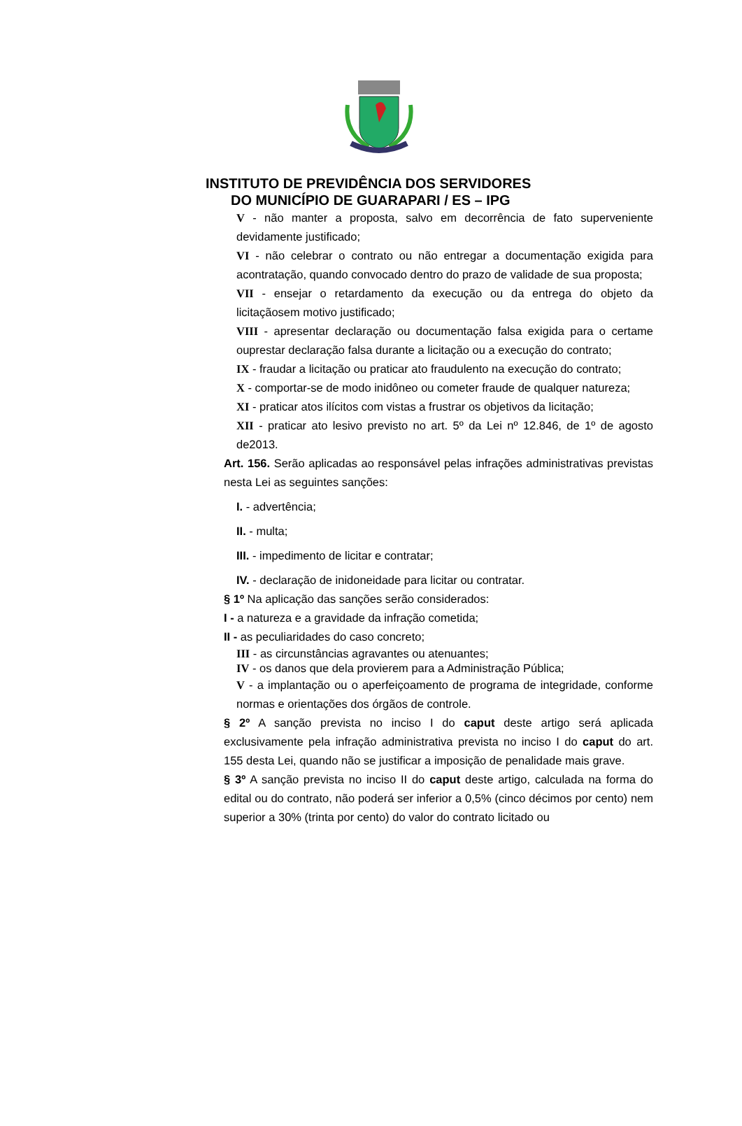INSTITUTO DE PREVIDÊNCIA DOS SERVIDORES
DO MUNICÍPIO DE GUARAPARI / ES – IPG
V - não manter a proposta, salvo em decorrência de fato superveniente devidamente justificado;
VI - não celebrar o contrato ou não entregar a documentação exigida para acontratação, quando convocado dentro do prazo de validade de sua proposta;
VII - ensejar o retardamento da execução ou da entrega do objeto da licitaçãosem motivo justificado;
VIII - apresentar declaração ou documentação falsa exigida para o certame ouprestar declaração falsa durante a licitação ou a execução do contrato;
IX - fraudar a licitação ou praticar ato fraudulento na execução do contrato;
X - comportar-se de modo inidôneo ou cometer fraude de qualquer natureza;
XI - praticar atos ilícitos com vistas a frustrar os objetivos da licitação;
XII - praticar ato lesivo previsto no art. 5º da Lei nº 12.846, de 1º de agosto de2013.
Art. 156. Serão aplicadas ao responsável pelas infrações administrativas previstas nesta Lei as seguintes sanções:
I. - advertência;
II. - multa;
III. - impedimento de licitar e contratar;
IV. - declaração de inidoneidade para licitar ou contratar.
§ 1º Na aplicação das sanções serão considerados:
I - a natureza e a gravidade da infração cometida;
II - as peculiaridades do caso concreto;
III - as circunstâncias agravantes ou atenuantes;
IV - os danos que dela provierem para a Administração Pública;
V - a implantação ou o aperfeiçoamento de programa de integridade, conforme normas e orientações dos órgãos de controle.
§ 2º A sanção prevista no inciso I do caput deste artigo será aplicada exclusivamente pela infração administrativa prevista no inciso I do caput do art. 155 desta Lei, quando não se justificar a imposição de penalidade mais grave.
§ 3º A sanção prevista no inciso II do caput deste artigo, calculada na forma do edital ou do contrato, não poderá ser inferior a 0,5% (cinco décimos por cento) nem superior a 30% (trinta por cento) do valor do contrato licitado ou